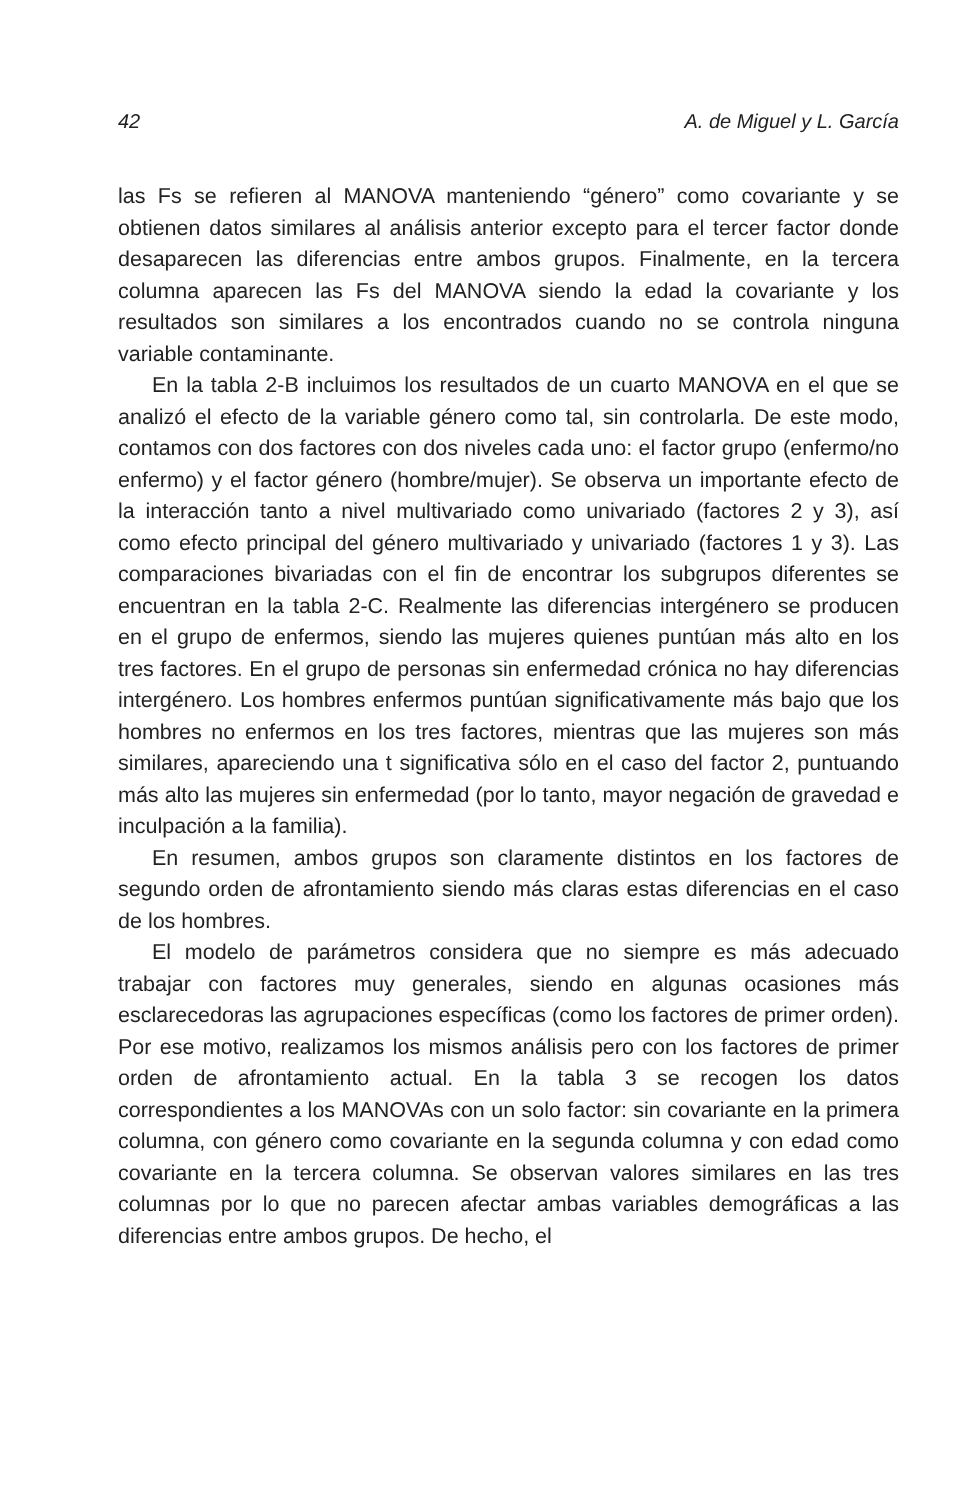42 A. de Miguel y L. García
las Fs se refieren al MANOVA manteniendo “género” como covariante y se obtienen datos similares al análisis anterior excepto para el tercer factor donde desaparecen las diferencias entre ambos grupos. Finalmente, en la tercera columna aparecen las Fs del MANOVA siendo la edad la covariante y los resultados son similares a los encontrados cuando no se controla ninguna variable contaminante.
En la tabla 2-B incluimos los resultados de un cuarto MANOVA en el que se analizó el efecto de la variable género como tal, sin controlarla. De este modo, contamos con dos factores con dos niveles cada uno: el factor grupo (enfermo/no enfermo) y el factor género (hombre/mujer). Se observa un importante efecto de la interacción tanto a nivel multivariado como univariado (factores 2 y 3), así como efecto principal del género multivariado y univariado (factores 1 y 3). Las comparaciones bivariadas con el fin de encontrar los subgrupos diferentes se encuentran en la tabla 2-C. Realmente las diferencias intergénero se producen en el grupo de enfermos, siendo las mujeres quienes puntúan más alto en los tres factores. En el grupo de personas sin enfermedad crónica no hay diferencias intergénero. Los hombres enfermos puntúan significativamente más bajo que los hombres no enfermos en los tres factores, mientras que las mujeres son más similares, apareciendo una t significativa sólo en el caso del factor 2, puntuando más alto las mujeres sin enfermedad (por lo tanto, mayor negación de gravedad e inculpación a la familia).
En resumen, ambos grupos son claramente distintos en los factores de segundo orden de afrontamiento siendo más claras estas diferencias en el caso de los hombres.
El modelo de parámetros considera que no siempre es más adecuado trabajar con factores muy generales, siendo en algunas ocasiones más esclarecedoras las agrupaciones específicas (como los factores de primer orden). Por ese motivo, realizamos los mismos análisis pero con los factores de primer orden de afrontamiento actual. En la tabla 3 se recogen los datos correspondientes a los MANOVAs con un solo factor: sin covariante en la primera columna, con género como covariante en la segunda columna y con edad como covariante en la tercera columna. Se observan valores similares en las tres columnas por lo que no parecen afectar ambas variables demográficas a las diferencias entre ambos grupos. De hecho, el